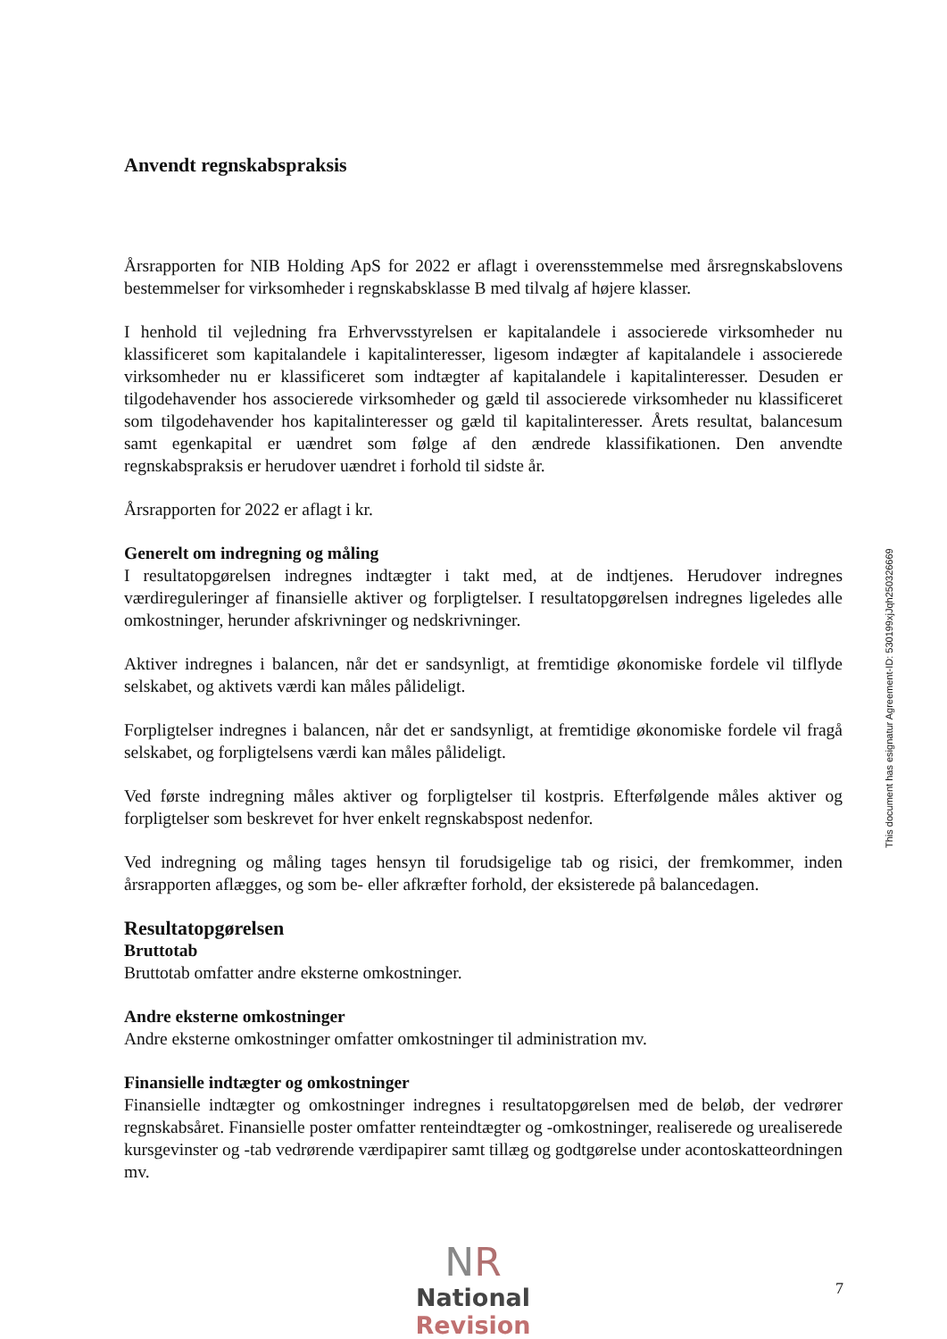Anvendt regnskabspraksis
Årsrapporten for NIB Holding ApS for 2022 er aflagt i overensstemmelse med årsregnskabslovens bestemmelser for virksomheder i regnskabsklasse B med tilvalg af højere klasser.
I henhold til vejledning fra Erhvervsstyrelsen er kapitalandele i associerede virksomheder nu klassificeret som kapitalandele i kapitalinteresser, ligesom indægter af kapitalandele i associerede virksomheder nu er klassificeret som indtægter af kapitalandele i kapitalinteresser. Desuden er tilgodehavender hos associerede virksomheder og gæld til associerede virksomheder nu klassificeret som tilgodehavender hos kapitalinteresser og gæld til kapitalinteresser. Årets resultat, balancesum samt egenkapital er uændret som følge af den ændrede klassifikationen. Den anvendte regnskabspraksis er herudover uændret i forhold til sidste år.
Årsrapporten for 2022 er aflagt i kr.
Generelt om indregning og måling
I resultatopgørelsen indregnes indtægter i takt med, at de indtjenes. Herudover indregnes værdireguleringer af finansielle aktiver og forpligtelser. I resultatopgørelsen indregnes ligeledes alle omkostninger, herunder afskrivninger og nedskrivninger.
Aktiver indregnes i balancen, når det er sandsynligt, at fremtidige økonomiske fordele vil tilflyde selskabet, og aktivets værdi kan måles pålideligt.
Forpligtelser indregnes i balancen, når det er sandsynligt, at fremtidige økonomiske fordele vil fragå selskabet, og forpligtelsens værdi kan måles pålideligt.
Ved første indregning måles aktiver og forpligtelser til kostpris. Efterfølgende måles aktiver og forpligtelser som beskrevet for hver enkelt regnskabspost nedenfor.
Ved indregning og måling tages hensyn til forudsigelige tab og risici, der fremkommer, inden årsrapporten aflægges, og som be- eller afkræfter forhold, der eksisterede på balancedagen.
Resultatopgørelsen
Bruttotab
Bruttotab omfatter andre eksterne omkostninger.
Andre eksterne omkostninger
Andre eksterne omkostninger omfatter omkostninger til administration mv.
Finansielle indtægter og omkostninger
Finansielle indtægter og omkostninger indregnes i resultatopgørelsen med de beløb, der vedrører regnskabsåret. Finansielle poster omfatter renteindtægter og -omkostninger, realiserede og urealiserede kursgevinster og -tab vedrørende værdipapirer samt tillæg og godtgørelse under acontoskatteordningen mv.
This document has esignatur Agreement-ID: 530199xjJqh250326669
NR
National Revision
7